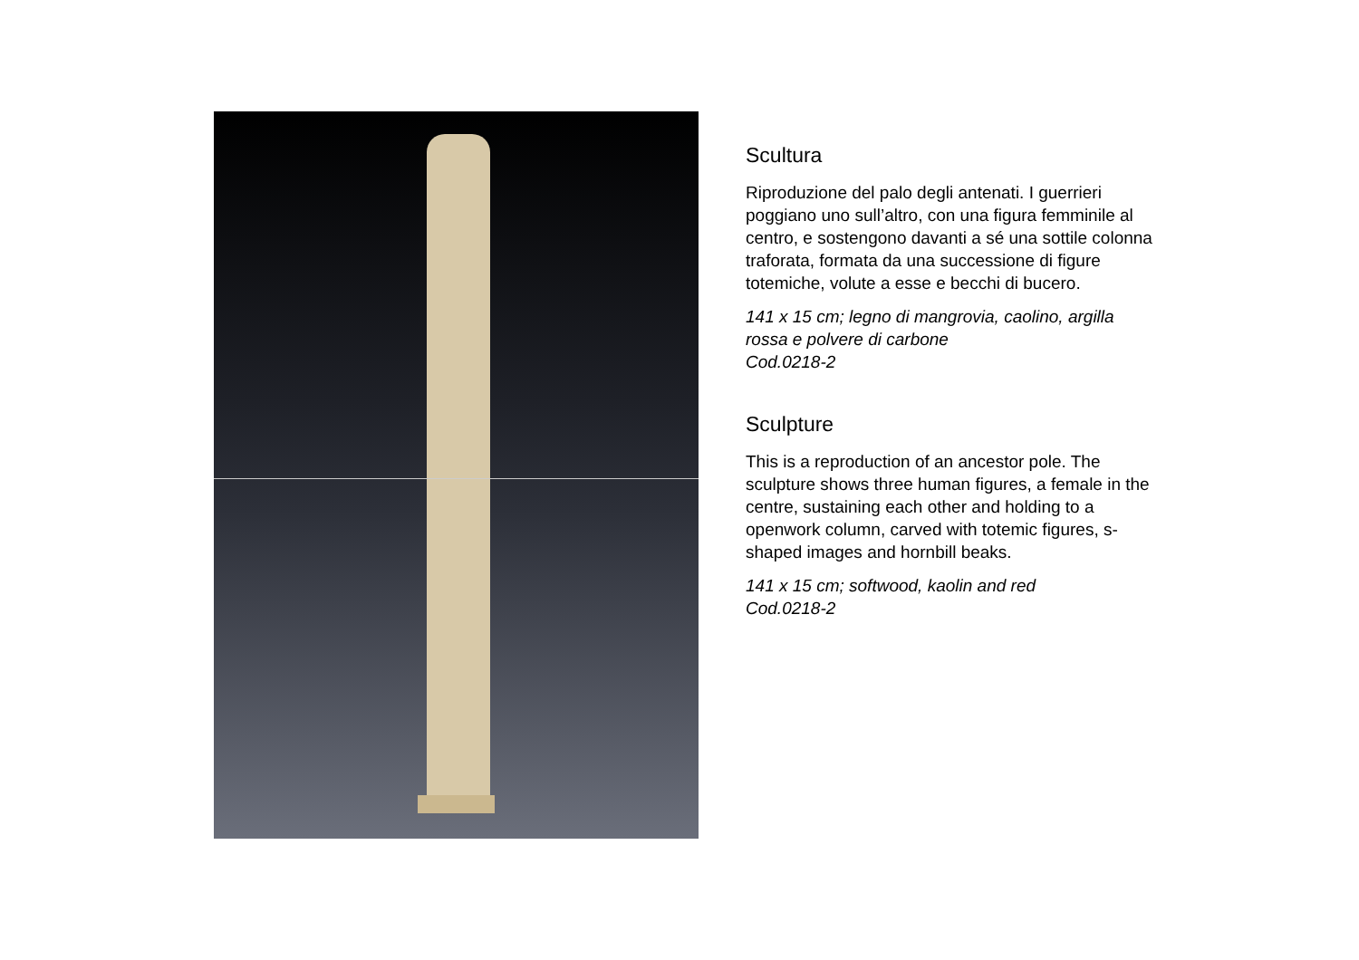Scultura
Riproduzione del palo degli antenati. I guerrieri poggiano uno sull’altro, con una figura femminile al centro, e sostengono davanti a sé una sottile colonna traforata, formata da una successione di figure totemiche, volute a esse e becchi di bucero.
141 x 15 cm; legno di mangrovia, caolino, argilla rossa e polvere di carbone
Cod.0218-2
Sculpture
This is a reproduction of an ancestor pole. The sculpture shows three human figures, a female in the centre, sustaining each other and holding to a openwork column, carved with totemic figures, s-shaped images and hornbill beaks.
141 x 15 cm; softwood, kaolin and red
Cod.0218-2